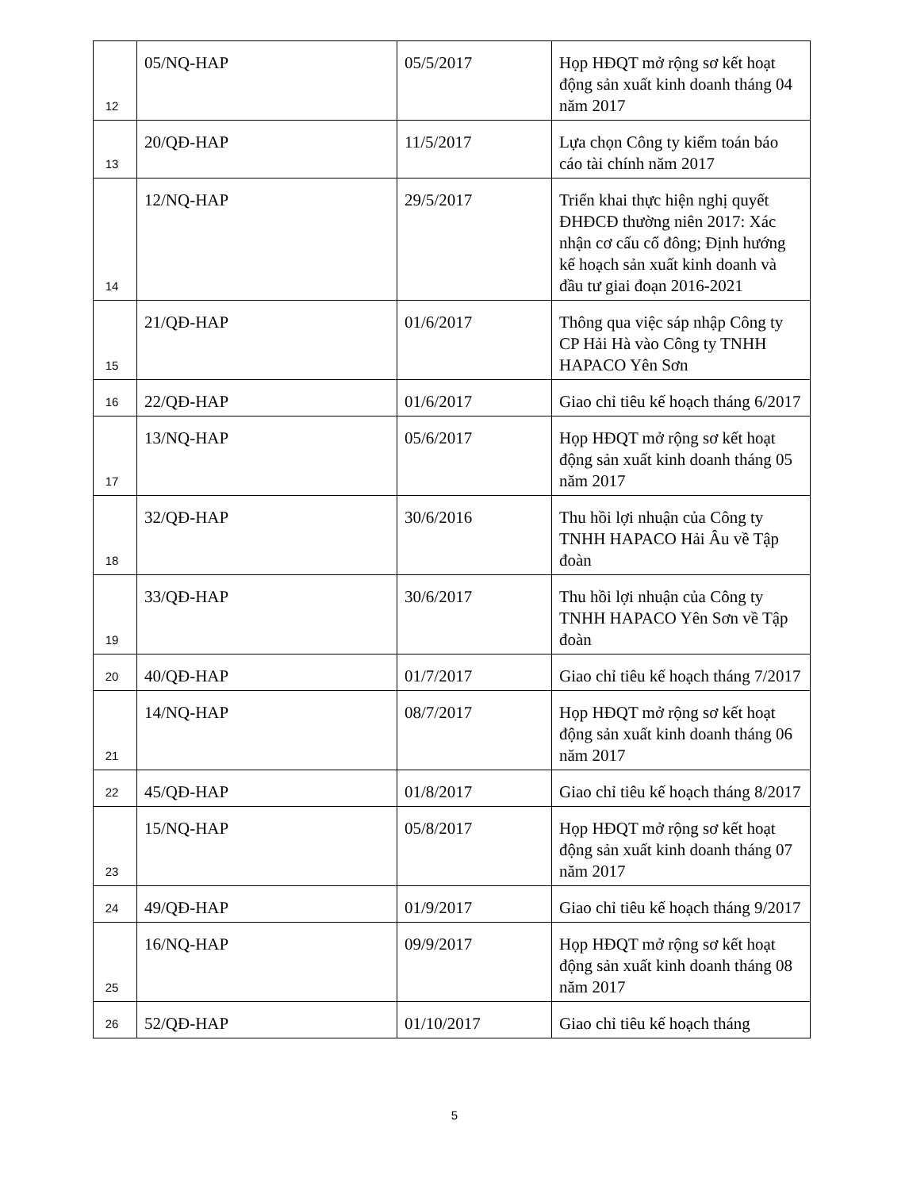| 12 | 05/NQ-HAP | 05/5/2017 | Họp HĐQT mở rộng sơ kết hoạt động sản xuất kinh doanh tháng 04 năm 2017 |
| 13 | 20/QĐ-HAP | 11/5/2017 | Lựa chọn Công ty kiểm toán báo cáo tài chính năm 2017 |
| 14 | 12/NQ-HAP | 29/5/2017 | Triển khai thực hiện nghị quyết ĐHĐCĐ thường niên 2017: Xác nhận cơ cấu cổ đông; Định hướng kế hoạch sản xuất kinh doanh và đầu tư giai đoạn 2016-2021 |
| 15 | 21/QĐ-HAP | 01/6/2017 | Thông qua việc sáp nhập Công ty CP Hải Hà vào Công ty TNHH HAPACO Yên Sơn |
| 16 | 22/QĐ-HAP | 01/6/2017 | Giao chỉ tiêu kế hoạch tháng 6/2017 |
| 17 | 13/NQ-HAP | 05/6/2017 | Họp HĐQT mở rộng sơ kết hoạt động sản xuất kinh doanh tháng 05 năm 2017 |
| 18 | 32/QĐ-HAP | 30/6/2016 | Thu hồi lợi nhuận của Công ty TNHH HAPACO Hải Âu về Tập đoàn |
| 19 | 33/QĐ-HAP | 30/6/2017 | Thu hồi lợi nhuận của Công ty TNHH HAPACO Yên Sơn về Tập đoàn |
| 20 | 40/QĐ-HAP | 01/7/2017 | Giao chỉ tiêu kế hoạch tháng 7/2017 |
| 21 | 14/NQ-HAP | 08/7/2017 | Họp HĐQT mở rộng sơ kết hoạt động sản xuất kinh doanh tháng 06 năm 2017 |
| 22 | 45/QĐ-HAP | 01/8/2017 | Giao chỉ tiêu kế hoạch tháng 8/2017 |
| 23 | 15/NQ-HAP | 05/8/2017 | Họp HĐQT mở rộng sơ kết hoạt động sản xuất kinh doanh tháng 07 năm 2017 |
| 24 | 49/QĐ-HAP | 01/9/2017 | Giao chỉ tiêu kế hoạch tháng 9/2017 |
| 25 | 16/NQ-HAP | 09/9/2017 | Họp HĐQT mở rộng sơ kết hoạt động sản xuất kinh doanh tháng 08 năm 2017 |
| 26 | 52/QĐ-HAP | 01/10/2017 | Giao chỉ tiêu kế hoạch tháng |
5